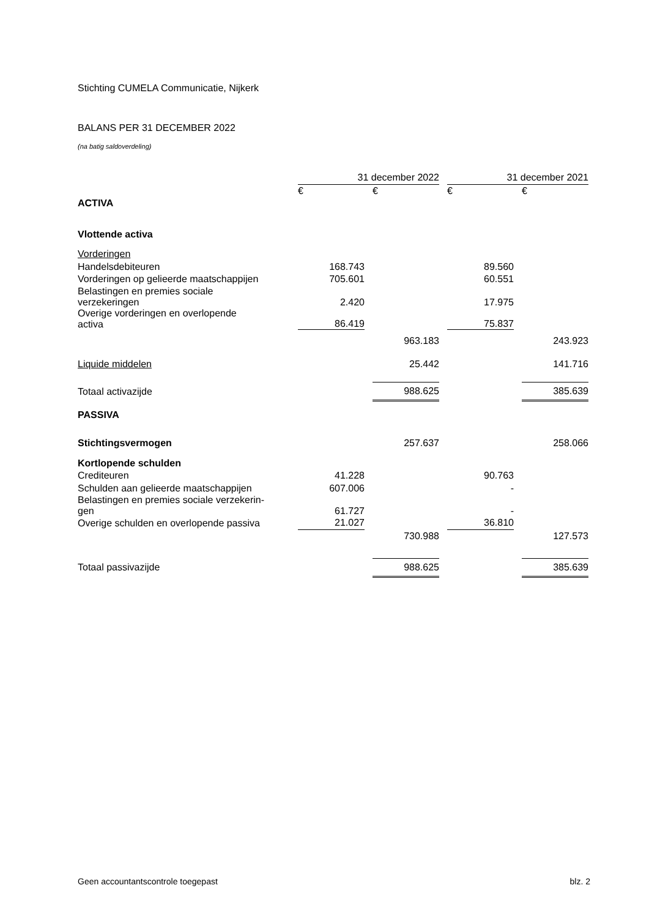Stichting CUMELA Communicatie, Nijkerk
BALANS PER 31 DECEMBER 2022
(na batig saldoverdeling)
| | 31 december 2022 | | | | 31 december 2021 | | |
| --- | --- | --- | --- | --- | --- | --- | --- |
| | € | | € | | € | | € |
| ACTIVA | | | | | | | |
| Vlottende activa | | | | | | | |
| Vorderingen | | | | | | | |
| Handelsdebiteuren | 168.743 | | | | 89.560 | | |
| Vorderingen op gelieerde maatschappijen | 705.601 | | | | 60.551 | | |
| Belastingen en premies sociale verzekeringen | 2.420 | | | | 17.975 | | |
| Overige vorderingen en overlopende activa | 86.419 | | | | 75.837 | | |
| | | | 963.183 | | | | 243.923 |
| Liquide middelen | | | 25.442 | | | | 141.716 |
| Totaal activazijde | | | 988.625 | | | | 385.639 |
| PASSIVA | | | | | | | |
| Stichtingsvermogen | | | 257.637 | | | | 258.066 |
| Kortlopende schulden | | | | | | | |
| Crediteuren | 41.228 | | | | 90.763 | | |
| Schulden aan gelieerde maatschappijen | 607.006 | | | | - | | |
| Belastingen en premies sociale verzekerin- gen | 61.727 | | | | - | | |
| Overige schulden en overlopende passiva | 21.027 | | | | 36.810 | | |
| | | | 730.988 | | | | 127.573 |
| Totaal passivazijde | | | 988.625 | | | | 385.639 |
Geen accountantscontrole toegepast blz. 2